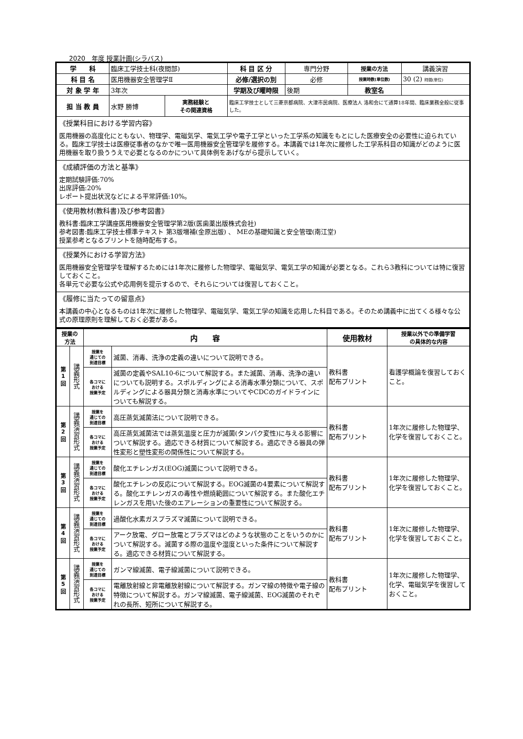2020　年度 授業計画(シラバス)
| 学 科 | 臨床工学技士科(夜間部) | | 科 目 区 分 | 専門分野 | 授業の方法 | 講義演習 |
| 科 目 名 | 医用機器安全管理学Ⅱ | | 必修/選択の別 | 必修 | 授業時数(単位数) | 30 (2) 時間(単位) |
| 対 象 学 年 | 3年次 | | 学期及び曜時限 | 後期 | 教室名 | |
| 担 当 教 員 | 水野 勝博 | 実務経験と その関連資格 | 臨床工学技士として三菱京都病院、大津市民病院、医療法人 洛和会にて通算18年間、臨床業務全般に従事した。 | | | |
| 《授業科目における学習内容》 医用機器の高度化にともない、物理学、電磁気学、電気工学や電子工学といった工学系の知識をもとにした医療安全の必要性に迫られている。臨床工学技士は医療従事者のなかで唯一医用機器安全管理学を履修する。本講義では1年次に履修した工学系科目の知識がどのように医用機器を取り扱ううえで必要となるのかについて具体例をあげながら提示していく。 | | | | | | |
| 《成績評価の方法と基準》 定期試験評価:70% 出席評価:20% レポート提出状況などによる平常評価:10%。 | | | | | | |
| 《使用教材(教科書)及び参考図書》 教科書:臨床工学講座医用機器安全管理学第2版(医歯薬出版株式会社) 参考図書:臨床工学技士標準テキスト 第3版増補(金原出版) 、 MEの基礎知識と安全管理(南江堂) 授業参考となるプリントを随時配布する。 | | | | | | |
| 《授業外における学習方法》 医用機器安全管理学を理解するためには1年次に履修した物理学、電磁気学、電気工学の知識が必要となる。これら3教科については特に復習しておくこと。 各単元で必要な公式や応用例を提示するので、それらについては復習しておくこと。 | | | | | | |
| 《履修に当たっての留意点》 本講義の中心となるものは1年次に履修した物理学、電磁気学、電気工学の知識を応用した科目である。そのため講義中に出てくる様々な公式の原理原則を理解しておく必要がある。 | | | | | | |
| 授業の 方法 | | 内 容 | | 使用教材 | 授業以外での準備学習 の具体的な内容 |
| --- | --- | --- | --- | --- | --- |
| 第 1 回 | 講義形式 | 授業を 通じての 到達目標 | 滅菌、消毒、洗浄の定義の違いについて説明できる。 | 教科書 配布プリント | 看護学概論を復習しておくこと。 |
| | | 各コマに おける 授業予定 | 滅菌の定義やSAL10-6について解説する。また滅菌、消毒、洗浄の違いについても説明する。スポルディングによる消毒水準分類について、スポルディングによる器具分類と消毒水準についてやCDCのガイドラインについても解説する。 | | |
| 第 2 回 | 講義演習形式 | 授業を 通じての 到達目標 | 高圧蒸気滅菌法について説明できる。 | 教科書 配布プリント | 1年次に履修した物理学、化学を復習しておくこと。 |
| | | 各コマに おける 授業予定 | 高圧蒸気滅菌法では蒸気温度と圧力が滅菌(タンパク変性)に与える影響について解説する。適応できる材質について解説する。適応できる器具の弾性変形と塑性変形の関係性について解説する。 | | |
| 第 3 回 | 講義演習形式 | 授業を 通じての 到達目標 | 酸化エチレンガス(EOG)滅菌について説明できる。 | 教科書 配布プリント | 1年次に履修した物理学、化学を復習しておくこと。 |
| | | 各コマに おける 授業予定 | 酸化エチレンの反応について解説する。EOG滅菌の4要素について解説する。酸化エチレンガスの毒性や燃焼範囲について解説する。また酸化エチレンガスを用いた後のエアレーションの重要性について解説する。 | | |
| 第 4 回 | 講義演習形式 | 授業を 通じての 到達目標 | 過酸化水素ガスプラズマ滅菌について説明できる。 | 教科書 配布プリント | 1年次に履修した物理学、化学を復習しておくこと。 |
| | | 各コマに おける 授業予定 | アーク放電、グロー放電とプラズマはどのような状態のことをいうのかについて解説する。滅菌する際の温度や湿度といった条件について解説する。適応できる材質について解説する。 | | |
| 第 5 回 | 講義演習形式 | 授業を 通じての 到達目標 | ガンマ線滅菌、電子線滅菌について説明できる。 | 教科書 配布プリント | 1年次に履修した物理学、化学、電磁気学を復習しておくこと。 |
| | | 各コマに おける 授業予定 | 電離放射線と非電離放射線について解説する。ガンマ線の特徴や電子線の特徴について解説する。ガンマ線滅菌、電子線滅菌、EOG滅菌のそれぞれの長所、短所について解説する。 | | |